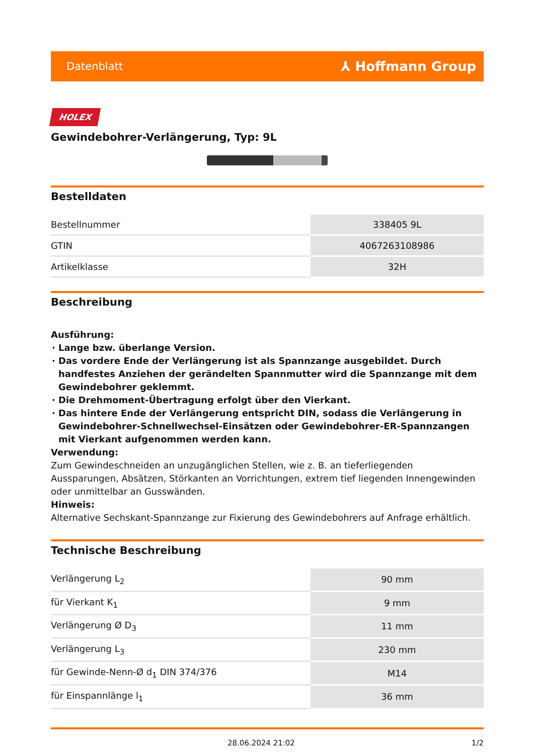Datenblatt ⅄ Hoffmann Group
HOLEX
Gewindebohrer-Verlängerung, Typ: 9L
Bestelldaten
| Bestellnummer | 338405 9L |
| GTIN | 4067263108986 |
| Artikelklasse | 32H |
Beschreibung
Ausführung:
Lange bzw. überlange Version.
Das vordere Ende der Verlängerung ist als Spannzange ausgebildet. Durch handfestes Anziehen der gerändelten Spannmutter wird die Spannzange mit dem Gewindebohrer geklemmt.
Die Drehmoment-Übertragung erfolgt über den Vierkant.
Das hintere Ende der Verlängerung entspricht DIN, sodass die Verlängerung in Gewindebohrer-Schnellwechsel-Einsätzen oder Gewindebohrer-ER-Spannzangen mit Vierkant aufgenommen werden kann.
Verwendung:
Zum Gewindeschneiden an unzugänglichen Stellen, wie z. B. an tieferliegenden Aussparungen, Absätzen, Störkanten an Vorrichtungen, extrem tief liegenden Innengewinden oder unmittelbar an Gusswänden.
Hinweis:
Alternative Sechskant-Spannzange zur Fixierung des Gewindebohrers auf Anfrage erhältlich.
Technische Beschreibung
| Verlängerung L<sub>2</sub> | 90 mm |
| für Vierkant K<sub>1</sub> | 9 mm |
| Verlängerung Ø D<sub>3</sub> | 11 mm |
| Verlängerung L<sub>3</sub> | 230 mm |
| für Gewinde-Nenn-Ø d<sub>1</sub> DIN 374/376 | M14 |
| für Einspannlänge l<sub>1</sub> | 36 mm |
28.06.2024 21:02 1/2